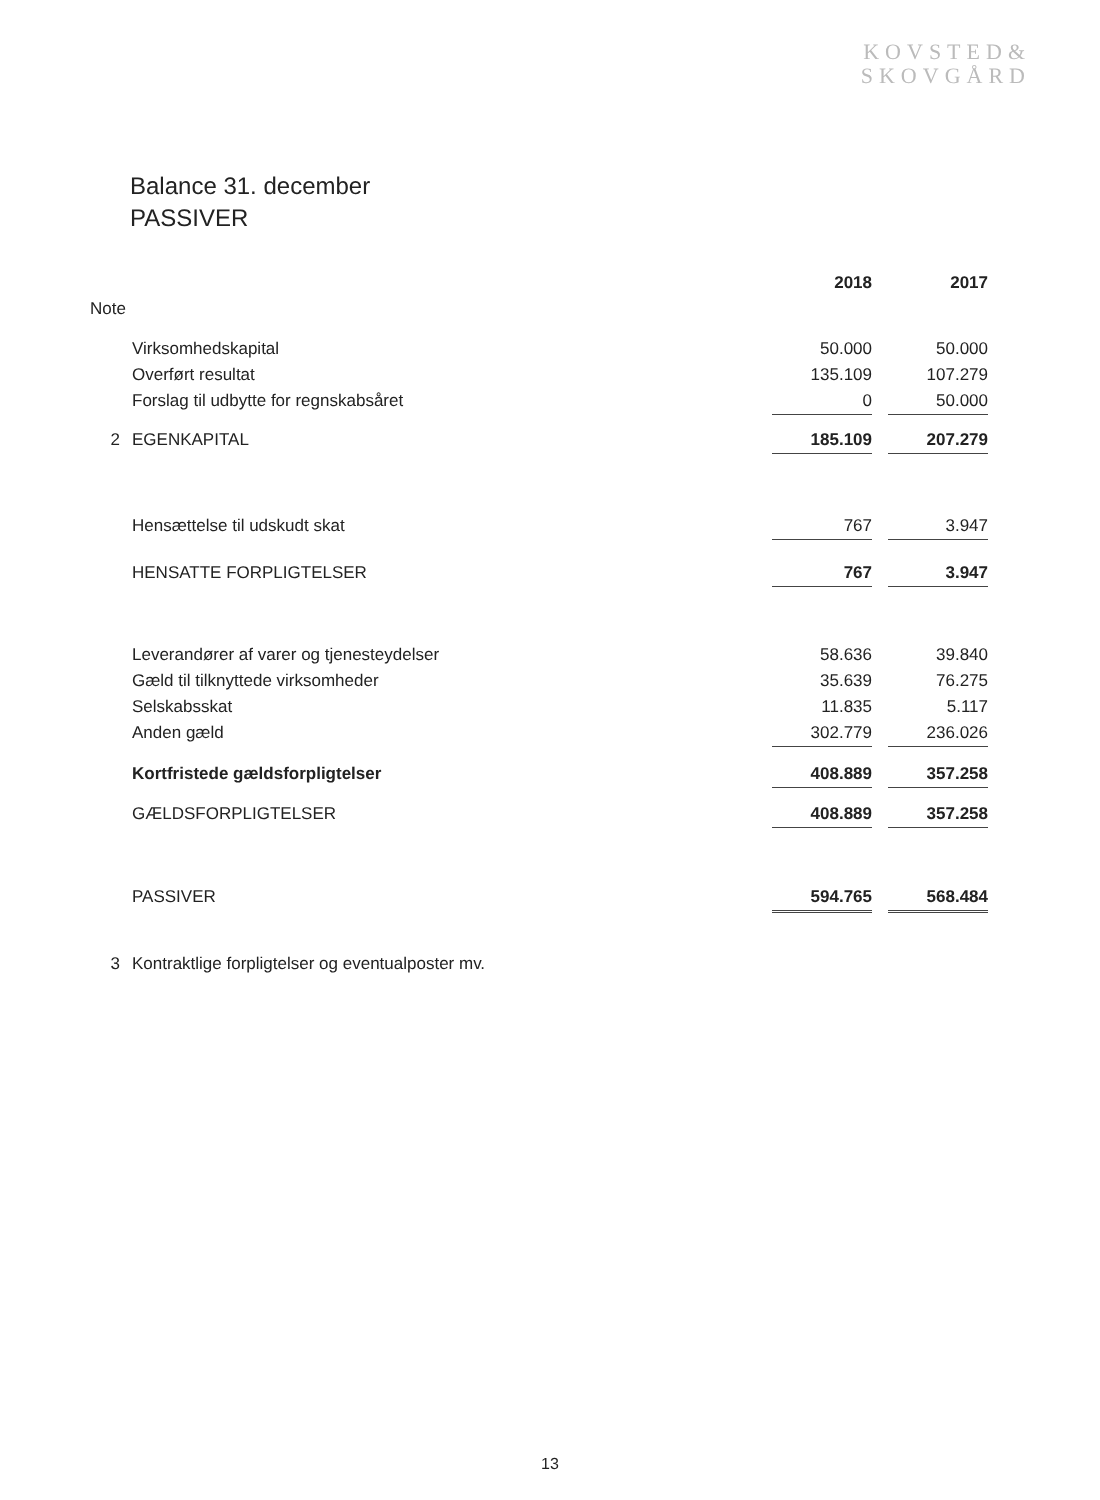KOVSTED&
SKOVGÅRD
Balance 31. december
PASSIVER
| | | 2018 | | 2017 |
| --- | --- | --- | --- | --- |
| Note | | | | |
| | Virksomhedskapital | 50.000 | | 50.000 |
| | Overført resultat | 135.109 | | 107.279 |
| | Forslag til udbytte for regnskabsåret | 0 | | 50.000 |
| 2 | EGENKAPITAL | 185.109 | | 207.279 |
| | Hensættelse til udskudt skat | 767 | | 3.947 |
| | HENSATTE FORPLIGTELSER | 767 | | 3.947 |
| | Leverandører af varer og tjenesteydelser | 58.636 | | 39.840 |
| | Gæld til tilknyttede virksomheder | 35.639 | | 76.275 |
| | Selskabsskat | 11.835 | | 5.117 |
| | Anden gæld | 302.779 | | 236.026 |
| | Kortfristede gældsforpligtelser | 408.889 | | 357.258 |
| | GÆLDSFORPLIGTELSER | 408.889 | | 357.258 |
| | PASSIVER | 594.765 | | 568.484 |
| 3 | Kontraktlige forpligtelser og eventualposter mv. | | | |
13